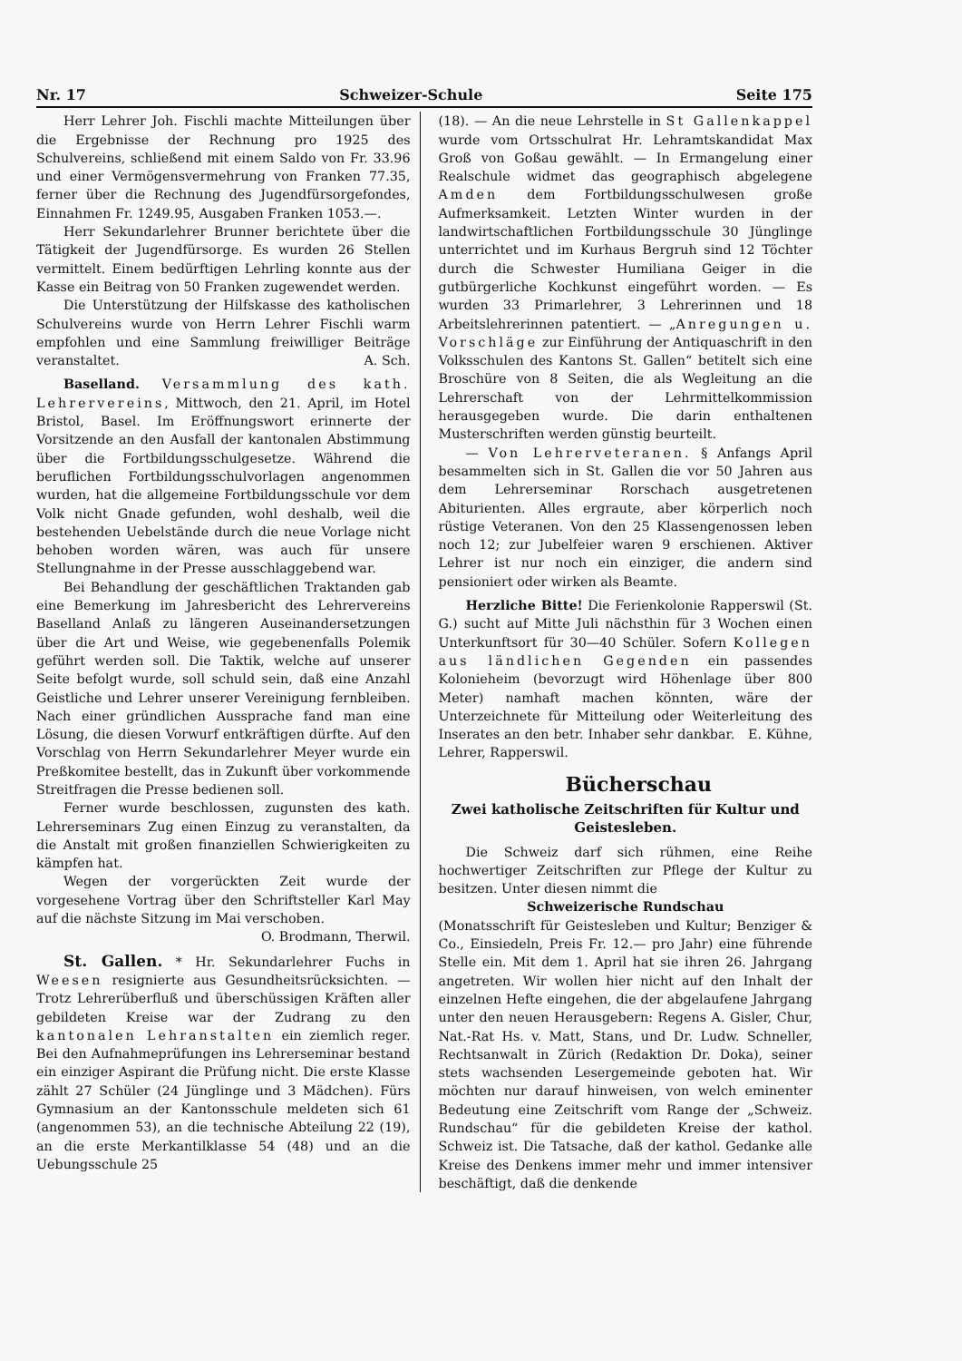Nr. 17 Schweizer-Schule Seite 175
Herr Lehrer Joh. Fischli machte Mitteilungen über die Ergebnisse der Rechnung pro 1925 des Schulvereins, schließend mit einem Saldo von Fr. 33.96 und einer Vermögensvermehrung von Franken 77.35, ferner über die Rechnung des Jugendfürsorgefondes, Einnahmen Fr. 1249.95, Ausgaben Franken 1053.—.
Herr Sekundarlehrer Brunner berichtete über die Tätigkeit der Jugendfürsorge. Es wurden 26 Stellen vermittelt. Einem bedürftigen Lehrling konnte aus der Kasse ein Beitrag von 50 Franken zugewendet werden.
Die Unterstützung der Hilfskasse des katholischen Schulvereins wurde von Herrn Lehrer Fischli warm empfohlen und eine Sammlung freiwilliger Beiträge veranstaltet. A. Sch.
Baselland. Versammlung des kath. Lehrervereins, Mittwoch, den 21. April, im Hotel Bristol, Basel. Im Eröffnungswort erinnerte der Vorsitzende an den Ausfall der kantonalen Abstimmung über die Fortbildungsschulgesetze. Während die beruflichen Fortbildungsschulvorlagen angenommen wurden, hat die allgemeine Fortbildungsschule vor dem Volk nicht Gnade gefunden, wohl deshalb, weil die bestehenden Uebelstände durch die neue Vorlage nicht behoben worden wären, was auch für unsere Stellungnahme in der Presse ausschlaggebend war.
Bei Behandlung der geschäftlichen Traktanden gab eine Bemerkung im Jahresbericht des Lehrervereins Baselland Anlaß zu längeren Auseinandersetzungen über die Art und Weise, wie gegebenenfalls Polemik geführt werden soll. Die Taktik, welche auf unserer Seite befolgt wurde, soll schuld sein, daß eine Anzahl Geistliche und Lehrer unserer Vereinigung fernbleiben. Nach einer gründlichen Aussprache fand man eine Lösung, die diesen Vorwurf entkräftigen dürfte. Auf den Vorschlag von Herrn Sekundarlehrer Meyer wurde ein Preßkomitee bestellt, das in Zukunft über vorkommende Streitfragen die Presse bedienen soll.
Ferner wurde beschlossen, zugunsten des kath. Lehrerseminars Zug einen Einzug zu veranstalten, da die Anstalt mit großen finanziellen Schwierigkeiten zu kämpfen hat.
Wegen der vorgerückten Zeit wurde der vorgesehene Vortrag über den Schriftsteller Karl May auf die nächste Sitzung im Mai verschoben.
O. Brodmann, Therwil.
St. Gallen. * Hr. Sekundarlehrer Fuchs in Weesen resignierte aus Gesundheitsrücksichten. — Trotz Lehrerüberfluß und überschüssigen Kräften aller gebildeten Kreise war der Zudrang zu den kantonalen Lehranstalten ein ziemlich reger. Bei den Aufnahmeprüfungen ins Lehrerseminar bestand ein einziger Aspirant die Prüfung nicht. Die erste Klasse zählt 27 Schüler (24 Jünglinge und 3 Mädchen). Fürs Gymnasium an der Kantonsschule meldeten sich 61 (angenommen 53), an die technische Abteilung 22 (19), an die erste Merkantilklasse 54 (48) und an die Uebungsschule 25
(18). — An die neue Lehrstelle in St Gallenkappel wurde vom Ortsschulrat Hr. Lehramtskandidat Max Groß von Goßau gewählt. — In Ermangelung einer Realschule widmet das geographisch abgelegene Amden dem Fortbildungsschulwesen große Aufmerksamkeit. Letzten Winter wurden in der landwirtschaftlichen Fortbildungsschule 30 Jünglinge unterrichtet und im Kurhaus Bergruh sind 12 Töchter durch die Schwester Humiliana Geiger in die gutbürgerliche Kochkunst eingeführt worden. — Es wurden 33 Primarlehrer, 3 Lehrerinnen und 18 Arbeitslehrerinnen patentiert. — „Anregungen u. Vorschläge zur Einführung der Antiquaschrift in den Volksschulen des Kantons St. Gallen“ betitelt sich eine Broschüre von 8 Seiten, die als Wegleitung an die Lehrerschaft von der Lehrmittelkommission herausgegeben wurde. Die darin enthaltenen Musterschriften werden günstig beurteilt.
— Von Lehrerveteranen. § Anfangs April besammelten sich in St. Gallen die vor 50 Jahren aus dem Lehrerseminar Rorschach ausgetretenen Abiturienten. Alles ergraute, aber körperlich noch rüstige Veteranen. Von den 25 Klassengenossen leben noch 12; zur Jubelfeier waren 9 erschienen. Aktiver Lehrer ist nur noch ein einziger, die andern sind pensioniert oder wirken als Beamte.
Herzliche Bitte! Die Ferienkolonie Rapperswil (St. G.) sucht auf Mitte Juli nächsthin für 3 Wochen einen Unterkunftsort für 30—40 Schüler. Sofern Kollegen aus ländlichen Gegenden ein passendes Kolonieheim (bevorzugt wird Höhenlage über 800 Meter) namhaft machen könnten, wäre der Unterzeichnete für Mitteilung oder Weiterleitung des Inserates an den betr. Inhaber sehr dankbar. E. Kühne, Lehrer, Rapperswil.
Bücherschau
Zwei katholische Zeitschriften für Kultur und Geistesleben.
Die Schweiz darf sich rühmen, eine Reihe hochwertiger Zeitschriften zur Pflege der Kultur zu besitzen. Unter diesen nimmt die
Schweizerische Rundschau
(Monatsschrift für Geistesleben und Kultur; Benziger & Co., Einsiedeln, Preis Fr. 12.— pro Jahr) eine führende Stelle ein. Mit dem 1. April hat sie ihren 26. Jahrgang angetreten. Wir wollen hier nicht auf den Inhalt der einzelnen Hefte eingehen, die der abgelaufene Jahrgang unter den neuen Herausgebern: Regens A. Gisler, Chur, Nat.-Rat Hs. v. Matt, Stans, und Dr. Ludw. Schneller, Rechtsanwalt in Zürich (Redaktion Dr. Doka), seiner stets wachsenden Lesergemeinde geboten hat. Wir möchten nur darauf hinweisen, von welch eminenter Bedeutung eine Zeitschrift vom Range der „Schweiz. Rundschau“ für die gebildeten Kreise der kathol. Schweiz ist. Die Tatsache, daß der kathol. Gedanke alle Kreise des Denkens immer mehr und immer intensiver beschäftigt, daß die denkende